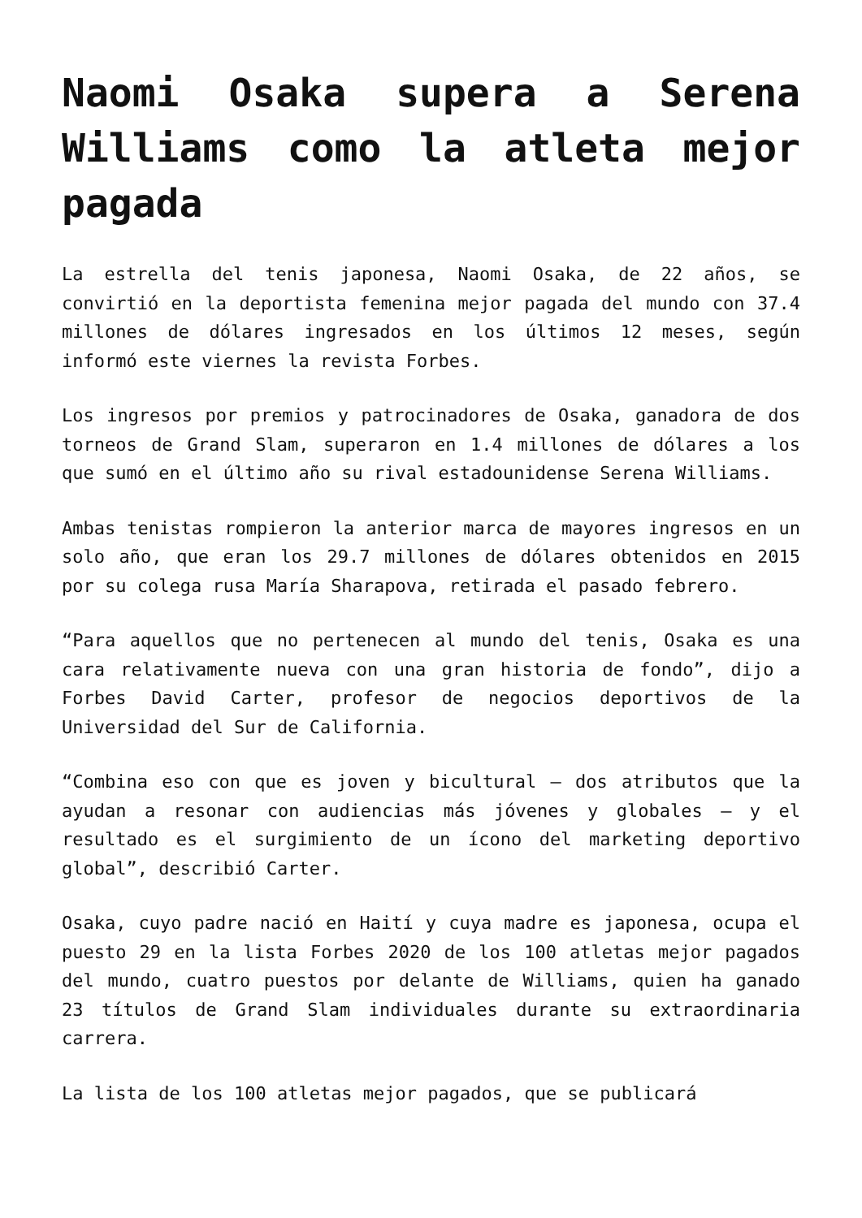Naomi Osaka supera a Serena Williams como la atleta mejor pagada
La estrella del tenis japonesa, Naomi Osaka, de 22 años, se convirtió en la deportista femenina mejor pagada del mundo con 37.4 millones de dólares ingresados en los últimos 12 meses, según informó este viernes la revista Forbes.
Los ingresos por premios y patrocinadores de Osaka, ganadora de dos torneos de Grand Slam, superaron en 1.4 millones de dólares a los que sumó en el último año su rival estadounidense Serena Williams.
Ambas tenistas rompieron la anterior marca de mayores ingresos en un solo año, que eran los 29.7 millones de dólares obtenidos en 2015 por su colega rusa María Sharapova, retirada el pasado febrero.
“Para aquellos que no pertenecen al mundo del tenis, Osaka es una cara relativamente nueva con una gran historia de fondo”, dijo a Forbes David Carter, profesor de negocios deportivos de la Universidad del Sur de California.
“Combina eso con que es joven y bicultural — dos atributos que la ayudan a resonar con audiencias más jóvenes y globales — y el resultado es el surgimiento de un ícono del marketing deportivo global”, describió Carter.
Osaka, cuyo padre nació en Haití y cuya madre es japonesa, ocupa el puesto 29 en la lista Forbes 2020 de los 100 atletas mejor pagados del mundo, cuatro puestos por delante de Williams, quien ha ganado 23 títulos de Grand Slam individuales durante su extraordinaria carrera.
La lista de los 100 atletas mejor pagados, que se publicará